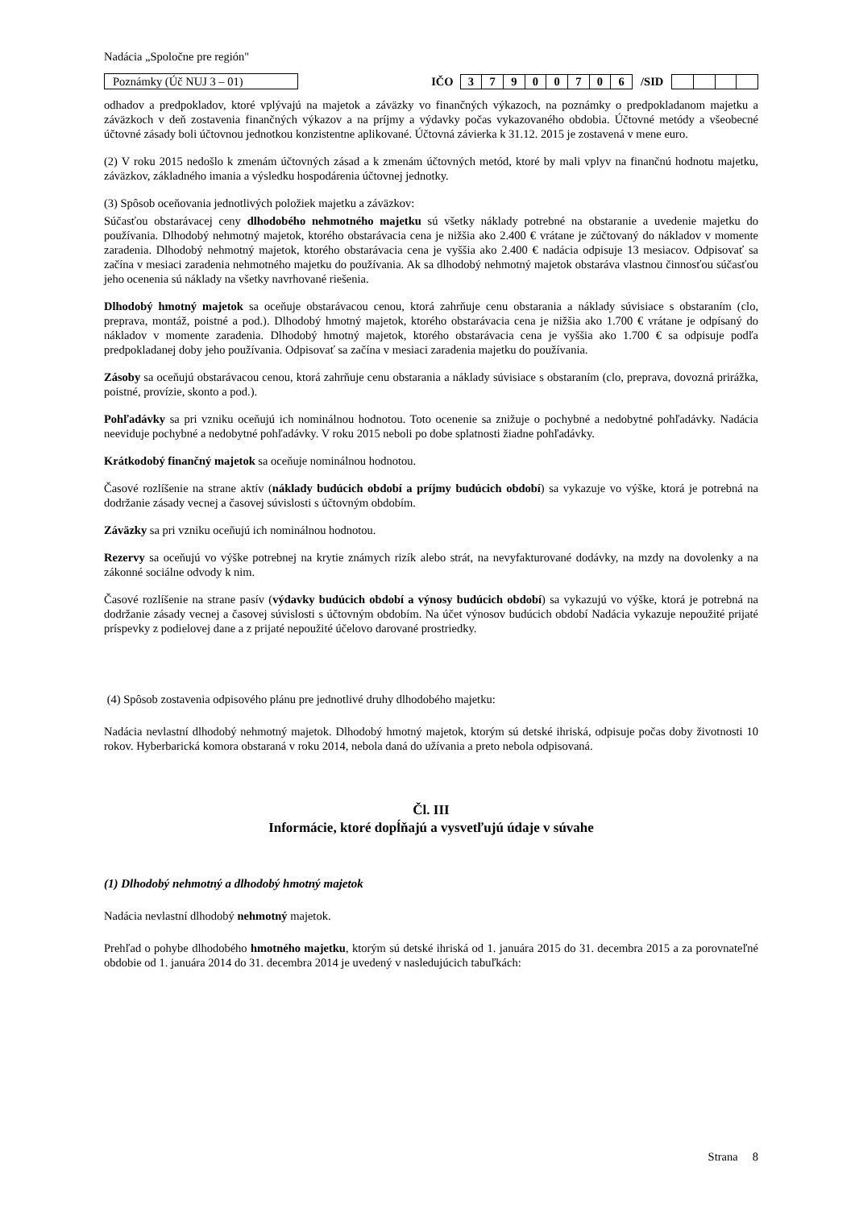Nadácia „Spoločne pre región"
Poznámky (Úč NUJ 3 – 01)
IČO
| 3 | 7 | 9 | 0 | 0 | 7 | 0 | 6 |
/SID
odhadov a predpokladov, ktoré vplývajú na majetok a záväzky vo finančných výkazoch, na poznámky o predpokladanom majetku a záväzkoch v deň zostavenia finančných výkazov a na príjmy a výdavky počas vykazovaného obdobia. Účtovné metódy a všeobecné účtovné zásady boli účtovnou jednotkou konzistentne aplikované. Účtovná závierka k 31.12. 2015 je zostavená v mene euro.
(2) V roku 2015 nedošlo k zmenám účtovných zásad a k zmenám účtovných metód, ktoré by mali vplyv na finančnú hodnotu majetku, záväzkov, základného imania a výsledku hospodárenia účtovnej jednotky.
(3) Spôsob oceňovania jednotlivých položiek majetku a záväzkov:
Súčasťou obstarávacej ceny dlhodobého nehmotného majetku sú všetky náklady potrebné na obstaranie a uvedenie majetku do používania. Dlhodobý nehmotný majetok, ktorého obstarávacia cena je nižšia ako 2.400 € vrátane je zúčtovaný do nákladov v momente zaradenia. Dlhodobý nehmotný majetok, ktorého obstarávacia cena je vyššia ako 2.400 € nadácia odpisuje 13 mesiacov. Odpisovať sa začína v mesiaci zaradenia nehmotného majetku do používania. Ak sa dlhodobý nehmotný majetok obstaráva vlastnou činnosťou súčasťou jeho ocenenia sú náklady na všetky navrhované riešenia.
Dlhodobý hmotný majetok sa oceňuje obstarávacou cenou, ktorá zahrňuje cenu obstarania a náklady súvisiace s obstaraním (clo, preprava, montáž, poistné a pod.). Dlhodobý hmotný majetok, ktorého obstarávacia cena je nižšia ako 1.700 € vrátane je odpísaný do nákladov v momente zaradenia. Dlhodobý hmotný majetok, ktorého obstarávacia cena je vyššia ako 1.700 € sa odpisuje podľa predpokladanej doby jeho používania. Odpisovať sa začína v mesiaci zaradenia majetku do používania.
Zásoby sa oceňujú obstarávacou cenou, ktorá zahrňuje cenu obstarania a náklady súvisiace s obstaraním (clo, preprava, dovozná prirážka, poistné, provízie, skonto a pod.).
Pohľadávky sa pri vzniku oceňujú ich nominálnou hodnotou. Toto ocenenie sa znižuje o pochybné a nedobytné pohľadávky. Nadácia neeviduje pochybné a nedobytné pohľadávky. V roku 2015 neboli po dobe splatnosti žiadne pohľadávky.
Krátkodobý finančný majetok sa oceňuje nominálnou hodnotou.
Časové rozlíšenie na strane aktív (náklady budúcich období a príjmy budúcich období) sa vykazuje vo výške, ktorá je potrebná na dodržanie zásady vecnej a časovej súvislosti s účtovným obdobím.
Záväzky sa pri vzniku oceňujú ich nominálnou hodnotou.
Rezervy sa oceňujú vo výške potrebnej na krytie známych rizík alebo strát, na nevyfakturované dodávky, na mzdy na dovolenky a na zákonné sociálne odvody k nim.
Časové rozlíšenie na strane pasív (výdavky budúcich období a výnosy budúcich období) sa vykazujú vo výške, ktorá je potrebná na dodržanie zásady vecnej a časovej súvislosti s účtovným obdobím. Na účet výnosov budúcich období Nadácia vykazuje nepoužité prijaté príspevky z podielovej dane a z prijaté nepoužité účelovo darované prostriedky.
(4) Spôsob zostavenia odpisového plánu pre jednotlivé druhy dlhodobého majetku:
Nadácia nevlastní dlhodobý nehmotný majetok. Dlhodobý hmotný majetok, ktorým sú detské ihriská, odpisuje počas doby životnosti 10 rokov. Hyberbarická komora obstaraná v roku 2014, nebola daná do užívania a preto nebola odpisovaná.
Čl. III
Informácie, ktoré dopĺňajú a vysvetľujú údaje v súvahe
(1) Dlhodobý nehmotný a dlhodobý hmotný majetok
Nadácia nevlastní dlhodobý nehmotný majetok.
Prehľad o pohybe dlhodobého hmotného majetku, ktorým sú detské ihriská od 1. januára 2015 do 31. decembra 2015 a za porovnateľné obdobie od 1. januára 2014 do 31. decembra 2014 je uvedený v nasledujúcich tabuľkách:
Strana 8